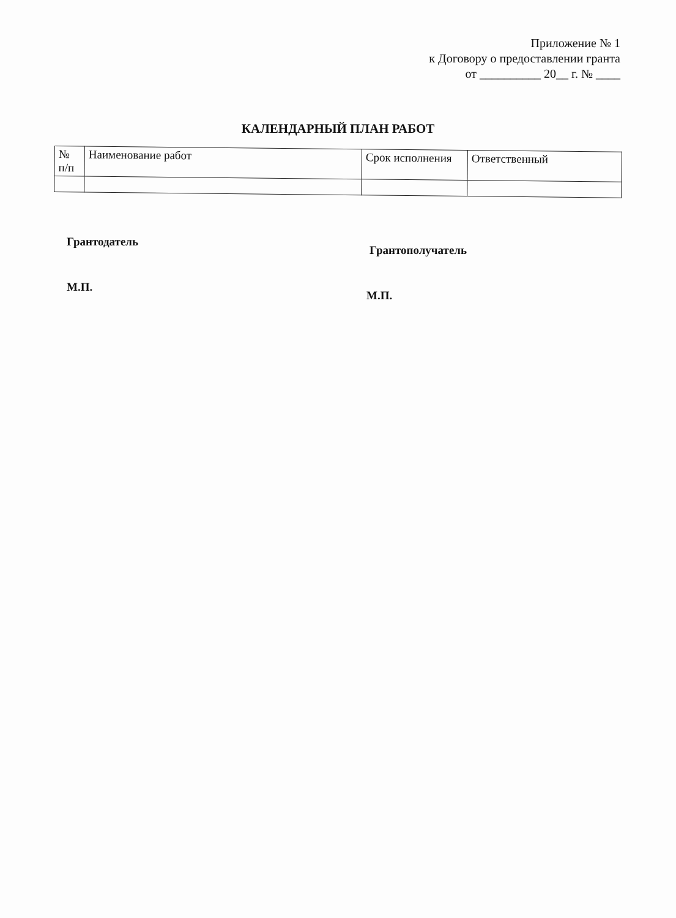Приложение № 1
к Договору о предоставлении гранта
от __________ 20__ г. № ____
КАЛЕНДАРНЫЙ ПЛАН РАБОТ
| № п/п | Наименование работ | Срок исполнения | Ответственный |
Грантодатель
Грантополучатель
М.П.
М.П.